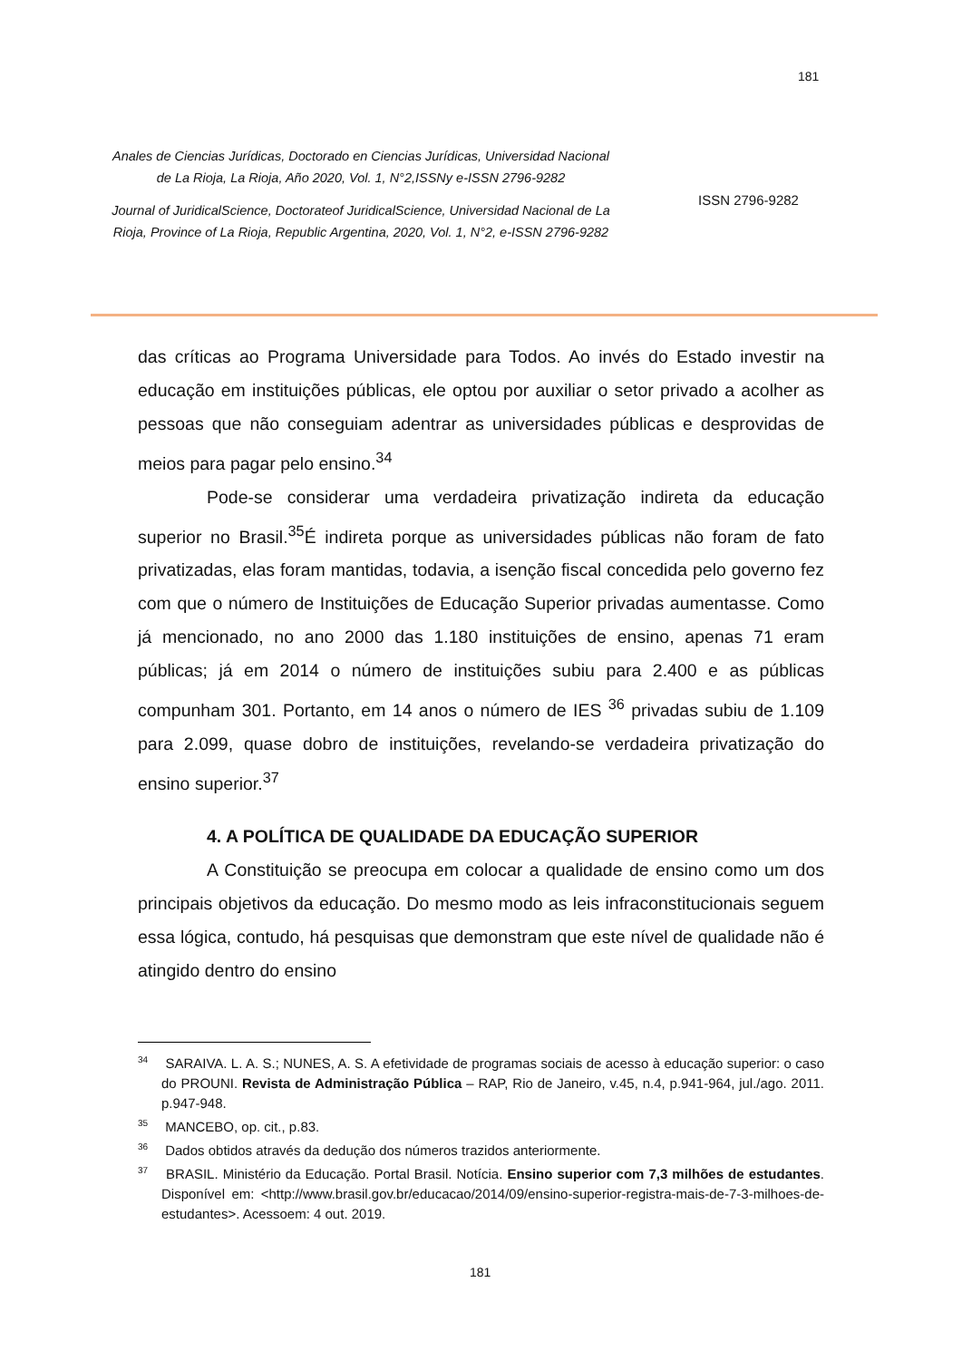181
Anales de Ciencias Jurídicas, Doctorado en Ciencias Jurídicas, Universidad Nacional de La Rioja, La Rioja, Año 2020, Vol. 1, N°2,ISSNy e-ISSN 2796-9282
Journal of JuridicalScience, Doctorateof JuridicalScience, Universidad Nacional de La Rioja, Province of La Rioja, Republic Argentina, 2020, Vol. 1, N°2, e-ISSN 2796-9282
ISSN 2796-9282
das críticas ao Programa Universidade para Todos. Ao invés do Estado investir na educação em instituições públicas, ele optou por auxiliar o setor privado a acolher as pessoas que não conseguiam adentrar as universidades públicas e desprovidas de meios para pagar pelo ensino.<sup>34</sup>
Pode-se considerar uma verdadeira privatização indireta da educação superior no Brasil.<sup>35</sup>É indireta porque as universidades públicas não foram de fato privatizadas, elas foram mantidas, todavia, a isenção fiscal concedida pelo governo fez com que o número de Instituições de Educação Superior privadas aumentasse. Como já mencionado, no ano 2000 das 1.180 instituições de ensino, apenas 71 eram públicas; já em 2014 o número de instituições subiu para 2.400 e as públicas compunham 301. Portanto, em 14 anos o número de IES <sup>36</sup> privadas subiu de 1.109 para 2.099, quase dobro de instituições, revelando-se verdadeira privatização do ensino superior.<sup>37</sup>
4. A POLÍTICA DE QUALIDADE DA EDUCAÇÃO SUPERIOR
A Constituição se preocupa em colocar a qualidade de ensino como um dos principais objetivos da educação. Do mesmo modo as leis infraconstitucionais seguem essa lógica, contudo, há pesquisas que demonstram que este nível de qualidade não é atingido dentro do ensino
<sup>34</sup> SARAIVA. L. A. S.; NUNES, A. S. A efetividade de programas sociais de acesso à educação superior: o caso do PROUNI. Revista de Administração Pública – RAP, Rio de Janeiro, v.45, n.4, p.941-964, jul./ago. 2011. p.947-948.
<sup>35</sup> MANCEBO, op. cit., p.83.
<sup>36</sup> Dados obtidos através da dedução dos números trazidos anteriormente.
<sup>37</sup> BRASIL. Ministério da Educação. Portal Brasil. Notícia. Ensino superior com 7,3 milhões de estudantes. Disponível em: <http://www.brasil.gov.br/educacao/2014/09/ensino-superior-registra-mais-de-7-3-milhoes-de-estudantes>. Acessoem: 4 out. 2019.
181